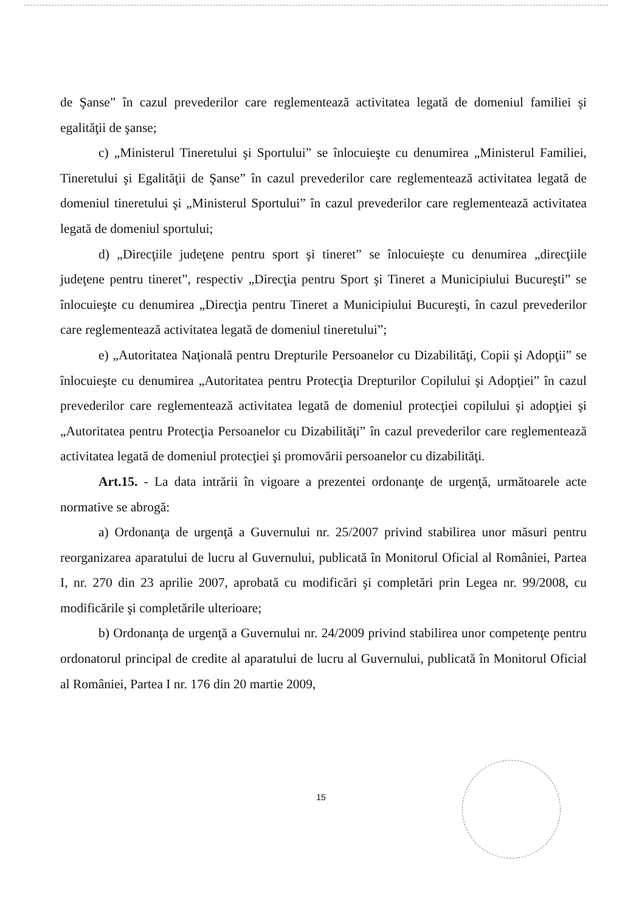de Şanse” în cazul prevederilor care reglementează activitatea legată de domeniul familiei şi egalităţii de şanse;
c) „Ministerul Tineretului şi Sportului” se înlocuieşte cu denumirea „Ministerul Familiei, Tineretului şi Egalităţii de Şanse” în cazul prevederilor care reglementează activitatea legată de domeniul tineretului şi „Ministerul Sportului” în cazul prevederilor care reglementează activitatea legată de domeniul sportului;
d) „Direcţiile judeţene pentru sport şi tineret” se înlocuieşte cu denumirea „direcţiile judeţene pentru tineret”, respectiv „Direcţia pentru Sport şi Tineret a Municipiului Bucureşti” se înlocuieşte cu denumirea „Direcţia pentru Tineret a Municipiului Bucureşti, în cazul prevederilor care reglementează activitatea legată de domeniul tineretului”;
e) „Autoritatea Naţională pentru Drepturile Persoanelor cu Dizabilităţi, Copii şi Adopţii” se înlocuieşte cu denumirea „Autoritatea pentru Protecţia Drepturilor Copilului şi Adopţiei” în cazul prevederilor care reglementează activitatea legată de domeniul protecţiei copilului şi adopţiei şi „Autoritatea pentru Protecţia Persoanelor cu Dizabilităţi” în cazul prevederilor care reglementează activitatea legată de domeniul protecţiei şi promovării persoanelor cu dizabilităţi.
Art.15. - La data intrării în vigoare a prezentei ordonanţe de urgenţă, următoarele acte normative se abrogă:
a) Ordonanţa de urgenţă a Guvernului nr. 25/2007 privind stabilirea unor măsuri pentru reorganizarea aparatului de lucru al Guvernului, publicată în Monitorul Oficial al României, Partea I, nr. 270 din 23 aprilie 2007, aprobată cu modificări şi completări prin Legea nr. 99/2008, cu modificările şi completările ulterioare;
b) Ordonanţa de urgenţă a Guvernului nr. 24/2009 privind stabilirea unor competenţe pentru ordonatorul principal de credite al aparatului de lucru al Guvernului, publicată în Monitorul Oficial al României, Partea I nr. 176 din 20 martie 2009,
15